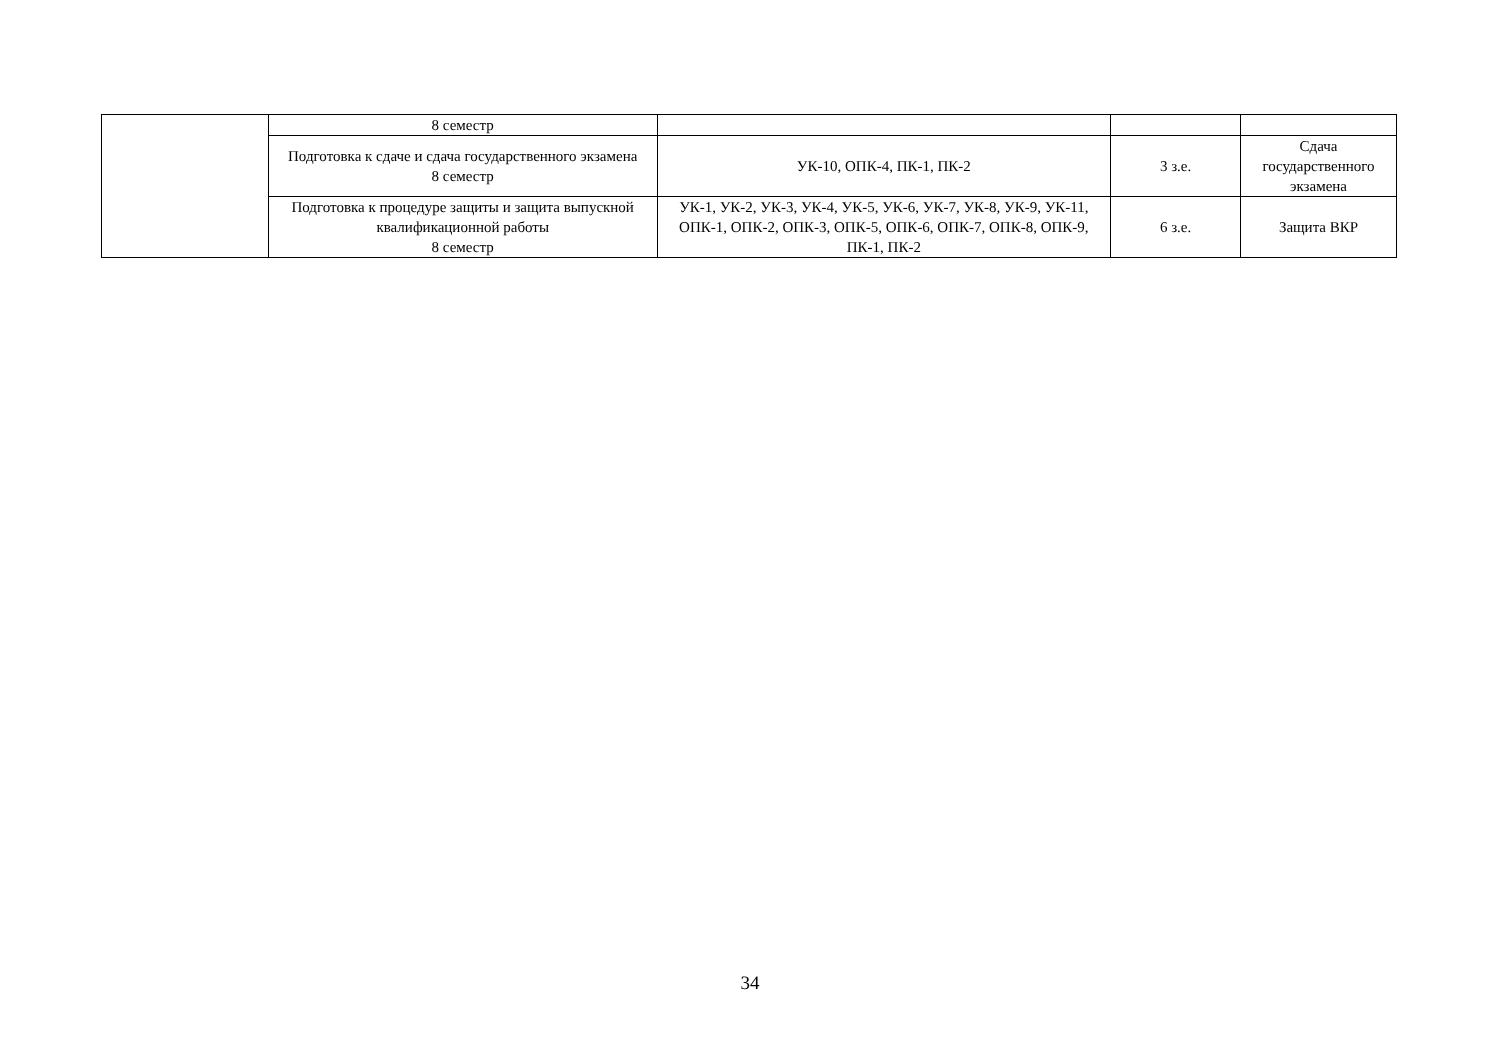| | 8 семестр | | | |
| | Подготовка к сдаче и сдача государственного экзамена 8 семестр | УК-10, ОПК-4, ПК-1, ПК-2 | 3 з.е. | Сдача государственного экзамена |
| | Подготовка к процедуре защиты и защита выпускной квалификационной работы 8 семестр | УК-1, УК-2, УК-3, УК-4, УК-5, УК-6, УК-7, УК-8, УК-9, УК-11, ОПК-1, ОПК-2, ОПК-3, ОПК-5, ОПК-6, ОПК-7, ОПК-8, ОПК-9, ПК-1, ПК-2 | 6 з.е. | Защита ВКР |
34